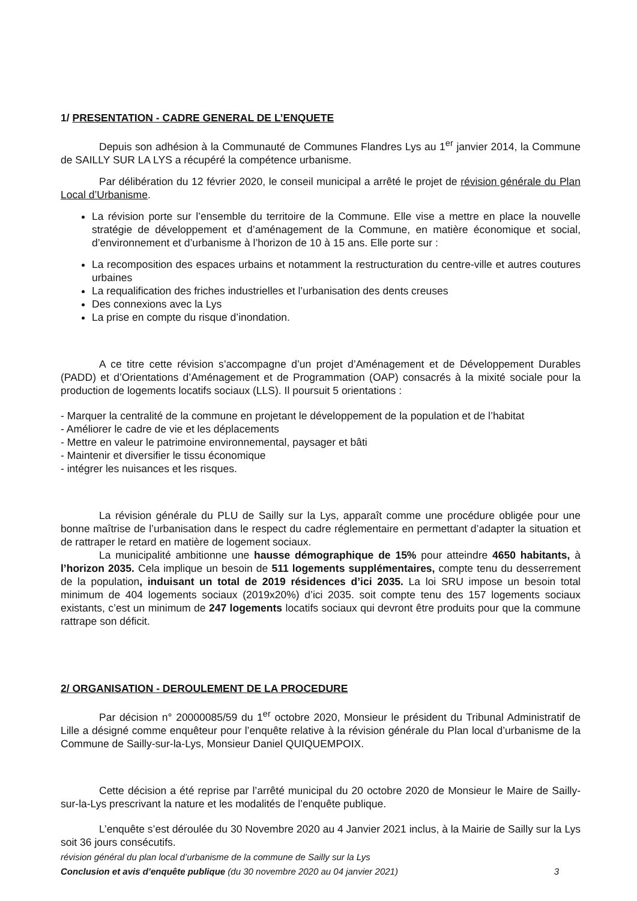1/ PRESENTATION - CADRE GENERAL DE L’ENQUETE
Depuis son adhésion à la Communauté de Communes Flandres Lys au 1<sup>er</sup> janvier 2014, la Commune de SAILLY SUR LA LYS a récupéré la compétence urbanisme.
Par délibération du 12 février 2020, le conseil municipal a arrêté le projet de révision générale du Plan Local d’Urbanisme.
La révision porte sur l’ensemble du territoire de la Commune. Elle vise a mettre en place la nouvelle stratégie de développement et d’aménagement de la Commune, en matière économique et social, d’environnement et d’urbanisme à l’horizon de 10 à 15 ans. Elle porte sur :
La recomposition des espaces urbains et notamment la restructuration du centre-ville et autres coutures urbaines
La requalification des friches industrielles et l’urbanisation des dents creuses
Des connexions avec la Lys
La prise en compte du risque d’inondation.
A ce titre cette révision s’accompagne d’un projet d’Aménagement et de Développement Durables (PADD) et d’Orientations d’Aménagement et de Programmation (OAP) consacrés à la mixité sociale pour la production de logements locatifs sociaux (LLS). Il poursuit 5 orientations :
- Marquer la centralité de la commune en projetant le développement de la population et de l’habitat
- Améliorer le cadre de vie et les déplacements
- Mettre en valeur le patrimoine environnemental, paysager et bâti
- Maintenir et diversifier le tissu économique
- intégrer les nuisances et les risques.
La révision générale du PLU de Sailly sur la Lys, apparaît comme une procédure obligée pour une bonne maîtrise de l’urbanisation dans le respect du cadre réglementaire en permettant d’adapter la situation et de rattraper le retard en matière de logement sociaux.
La municipalité ambitionne une hausse démographique de 15% pour atteindre 4650 habitants, à l’horizon 2035. Cela implique un besoin de 511 logements supplémentaires, compte tenu du desserrement de la population, induisant un total de 2019 résidences d’ici 2035. La loi SRU impose un besoin total minimum de 404 logements sociaux (2019x20%) d’ici 2035. soit compte tenu des 157 logements sociaux existants, c’est un minimum de 247 logements locatifs sociaux qui devront être produits pour que la commune rattrape son déficit.
2/ ORGANISATION - DEROULEMENT DE LA PROCEDURE
Par décision n° 20000085/59 du 1<sup>er</sup> octobre 2020, Monsieur le président du Tribunal Administratif de Lille a désigné comme enquêteur pour l’enquête relative à la révision générale du Plan local d’urbanisme de la Commune de Sailly-sur-la-Lys, Monsieur Daniel QUIQUEMPOIX.
Cette décision a été reprise par l’arrêté municipal du 20 octobre 2020 de Monsieur le Maire de Sailly-sur-la-Lys prescrivant la nature et les modalités de l’enquête publique.
L’enquête s’est déroulée du 30 Novembre 2020 au 4 Janvier 2021 inclus, à la Mairie de Sailly sur la Lys soit 36 jours consécutifs.
révision général du plan local d’urbanisme de la commune de Sailly sur la Lys
Conclusion et avis d’enquête publique (du 30 novembre 2020 au 04 janvier 2021) 3